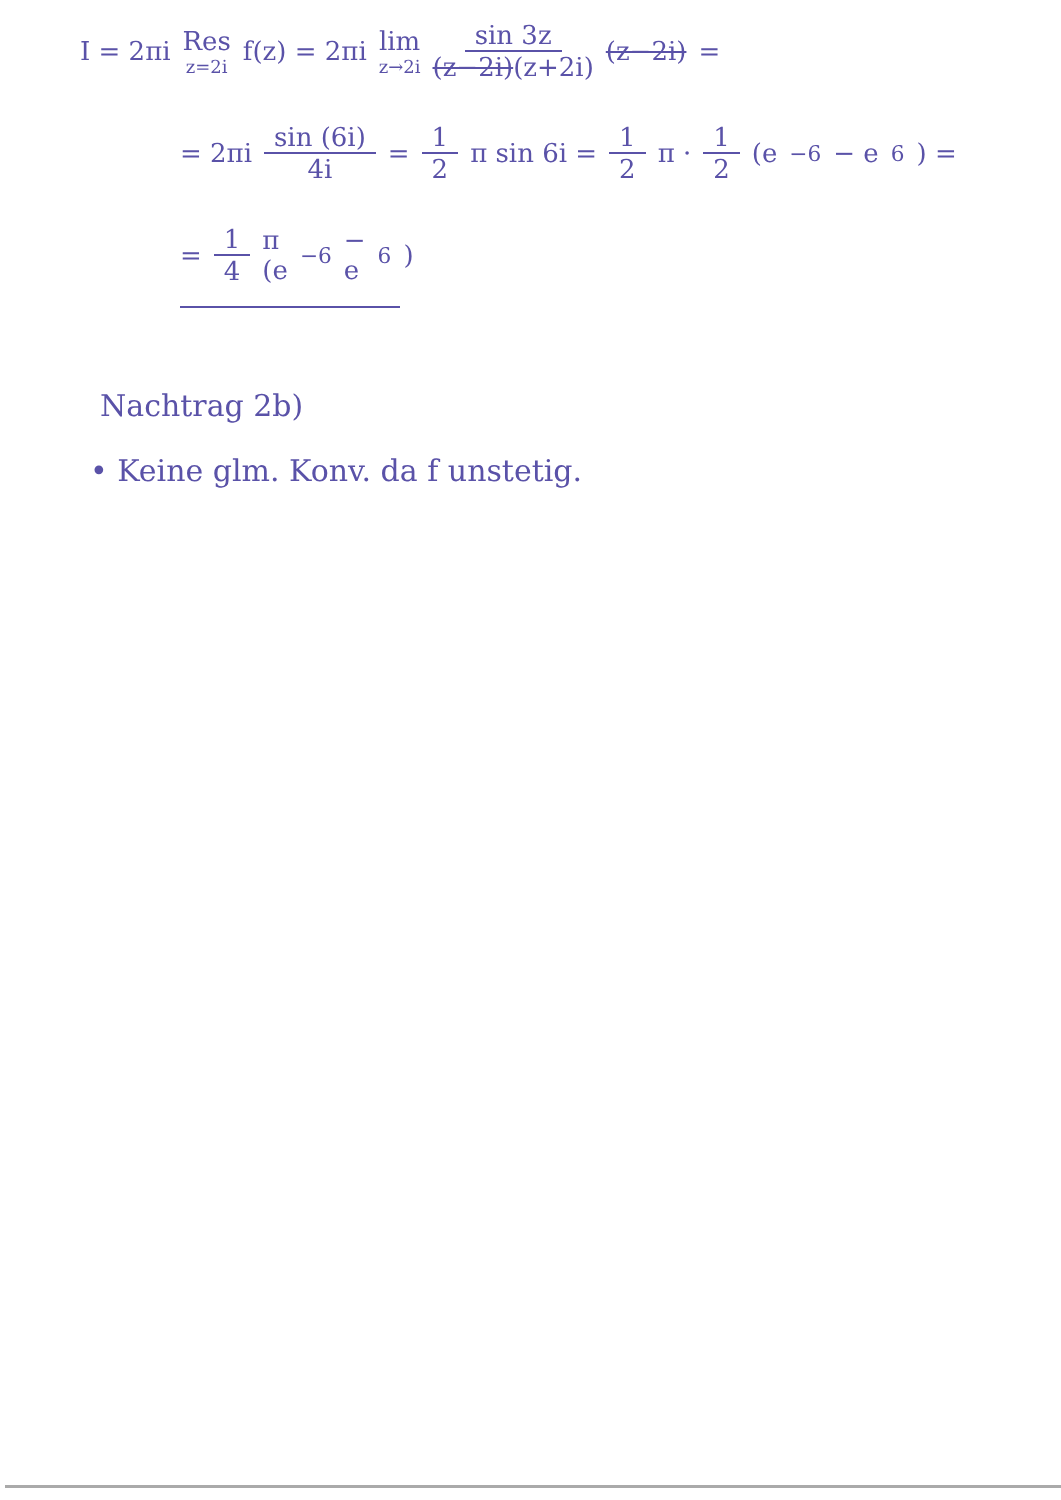I = 2πi Res z=2i f(z) = 2πi lim z→2i sin 3z (z−2i)(z+2i) (z−2i) =
= 2πi sin (6i) 4i = 1 2 π sin 6i = 1 2 π · 1 2 (e<sup>−6</sup> − e<sup>6</sup>) =
= 1 4 π (e<sup>−6</sup> − e<sup>6</sup>)
Nachtrag 2b)
• Keine glm. Konv. da f unstetig.